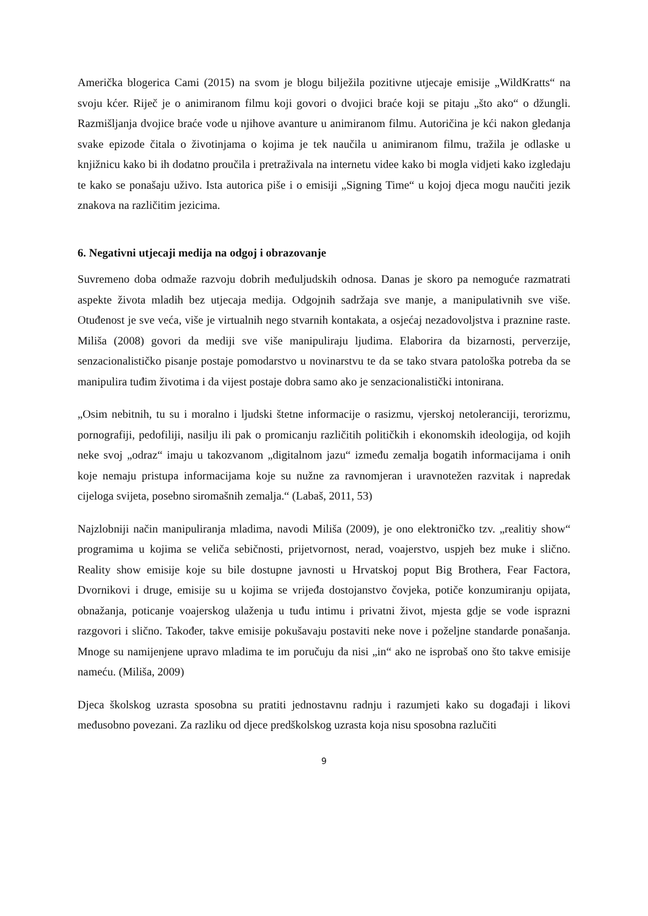Američka blogerica Cami (2015) na svom je blogu bilježila pozitivne utjecaje emisije „WildKratts“ na svoju kćer. Riječ je o animiranom filmu koji govori o dvojici braće koji se pitaju „što ako“ o džungli. Razmišljanja dvojice braće vode u njihove avanture u animiranom filmu. Autoričina je kći nakon gledanja svake epizode čitala o životinjama o kojima je tek naučila u animiranom filmu, tražila je odlaske u knjižnicu kako bi ih dodatno proučila i pretraživala na internetu videe kako bi mogla vidjeti kako izgledaju te kako se ponašaju uživo. Ista autorica piše i o emisiji „Signing Time“ u kojoj djeca mogu naučiti jezik znakova na različitim jezicima.
6. Negativni utjecaji medija na odgoj i obrazovanje
Suvremeno doba odmaže razvoju dobrih međuljudskih odnosa. Danas je skoro pa nemoguće razmatrati aspekte života mladih bez utjecaja medija. Odgojnih sadržaja sve manje, a manipulativnih sve više. Otuđenost je sve veća, više je virtualnih nego stvarnih kontakata, a osjećaj nezadovoljstva i praznine raste. Miliša (2008) govori da mediji sve više manipuliraju ljudima. Elaborira da bizarnosti, perverzije, senzacionalističko pisanje postaje pomodarstvo u novinarstvu te da se tako stvara patološka potreba da se manipulira tuđim životima i da vijest postaje dobra samo ako je senzacionalistički intonirana.
„Osim nebitnih, tu su i moralno i ljudski štetne informacije o rasizmu, vjerskoj netoleranciji, terorizmu, pornografiji, pedofiliji, nasilju ili pak o promicanju različitih političkih i ekonomskih ideologija, od kojih neke svoj „odraz“ imaju u takozvanom „digitalnom jazu“ između zemalja bogatih informacijama i onih koje nemaju pristupa informacijama koje su nužne za ravnomjeran i uravnotežen razvitak i napredak cijeloga svijeta, posebno siromašnih zemalja.“ (Labaš, 2011, 53)
Najzlobniji način manipuliranja mladima, navodi Miliša (2009), je ono elektroničko tzv. „realitiy show“ programima u kojima se veliča sebičnosti, prijetvornost, nerad, voajerstvo, uspjeh bez muke i slično. Reality show emisije koje su bile dostupne javnosti u Hrvatskoj poput Big Brothera, Fear Factora, Dvornikovi i druge, emisije su u kojima se vrijeđa dostojanstvo čovjeka, potiče konzumiranju opijata, obnažanja, poticanje voajerskog ulaženja u tuđu intimu i privatni život, mjesta gdje se vode isprazni razgovori i slično. Također, takve emisije pokušavaju postaviti neke nove i poželjne standarde ponašanja. Mnoge su namijenjene upravo mladima te im poručuju da nisi „in“ ako ne isprobaš ono što takve emisije nameću. (Miliša, 2009)
Djeca školskog uzrasta sposobna su pratiti jednostavnu radnju i razumjeti kako su događaji i likovi međusobno povezani. Za razliku od djece predškolskog uzrasta koja nisu sposobna razlučiti
9